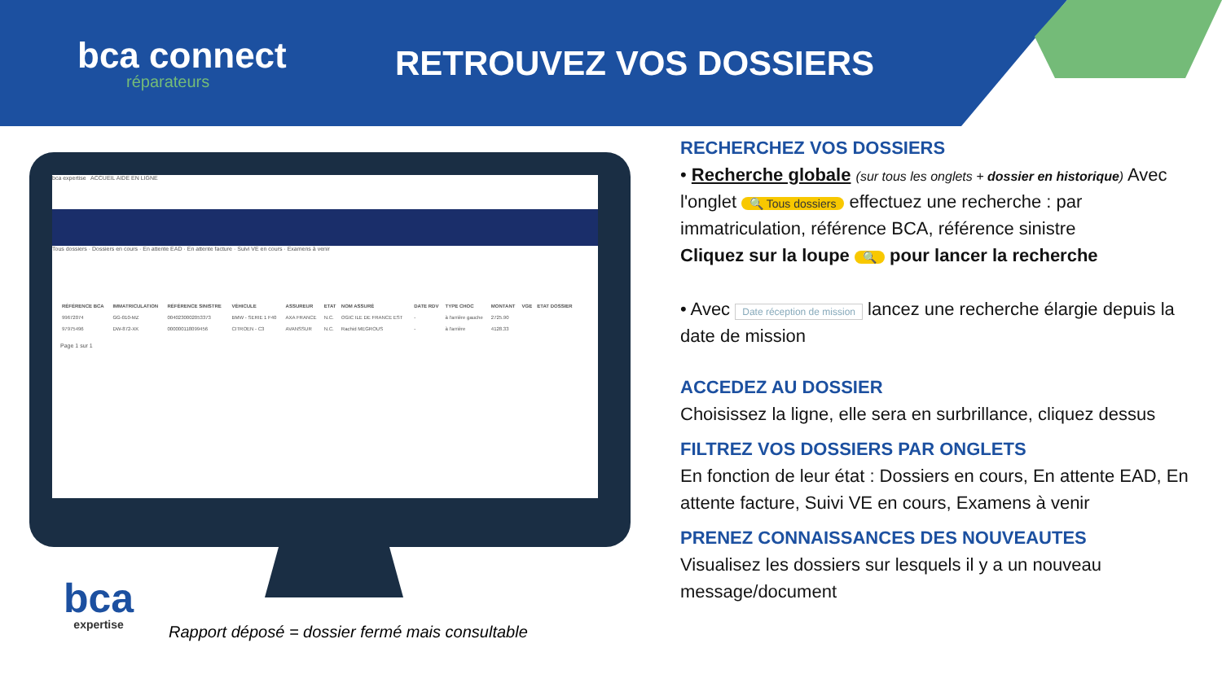bca connect
réparateurs
RETROUVEZ VOS DOSSIERS
bca expertise ACCUEIL AIDE EN LIGNE
Tous dossiers · Dossiers en cours · En attente EAD · En attente facture · Suivi VE en cours · Examens à venir
| RÉFÉRENCE BCA | IMMATRICULATION | RÉFÉRENCE SINISTRE | VÉHICULE | ASSUREUR | ETAT | NOM ASSURÉ | DATE RDV | TYPE CHOC | MONTANT | VGE | ETAT DOSSIER |
| --- | --- | --- | --- | --- | --- | --- | --- | --- | --- | --- | --- |
| 99672074 | GG-010-MZ | 0040230002053373 | BMW - SERIE 1 F40 | AXA FRANCE | N.C. | OGIC ILE DE FRANCE EST | - | à l'arrière gauche | 2725.90 | | |
| 97975496 | DW-872-XK | 000000118099456 | CITROEN - C3 | AVANSSUR | N.C. | Rachid MEGROUS | - | à l'arrière | 4128.33 | | |
Page 1 sur 1
bca
expertise
Rapport déposé = dossier fermé mais consultable
RECHERCHEZ VOS DOSSIERS
• Recherche globale (sur tous les onglets + dossier en historique) Avec l'onglet 🔍 Tous dossiers effectuez une recherche : par immatriculation, référence BCA, référence sinistre
Cliquez sur la loupe 🔍 pour lancer la recherche
• Avec Date réception de mission lancez une recherche élargie depuis la date de mission
ACCEDEZ AU DOSSIER
Choisissez la ligne, elle sera en surbrillance, cliquez dessus
FILTREZ VOS DOSSIERS PAR ONGLETS
En fonction de leur état : Dossiers en cours, En attente EAD, En attente facture, Suivi VE en cours, Examens à venir
PRENEZ CONNAISSANCES DES NOUVEAUTES
Visualisez les dossiers sur lesquels il y a un nouveau message/document